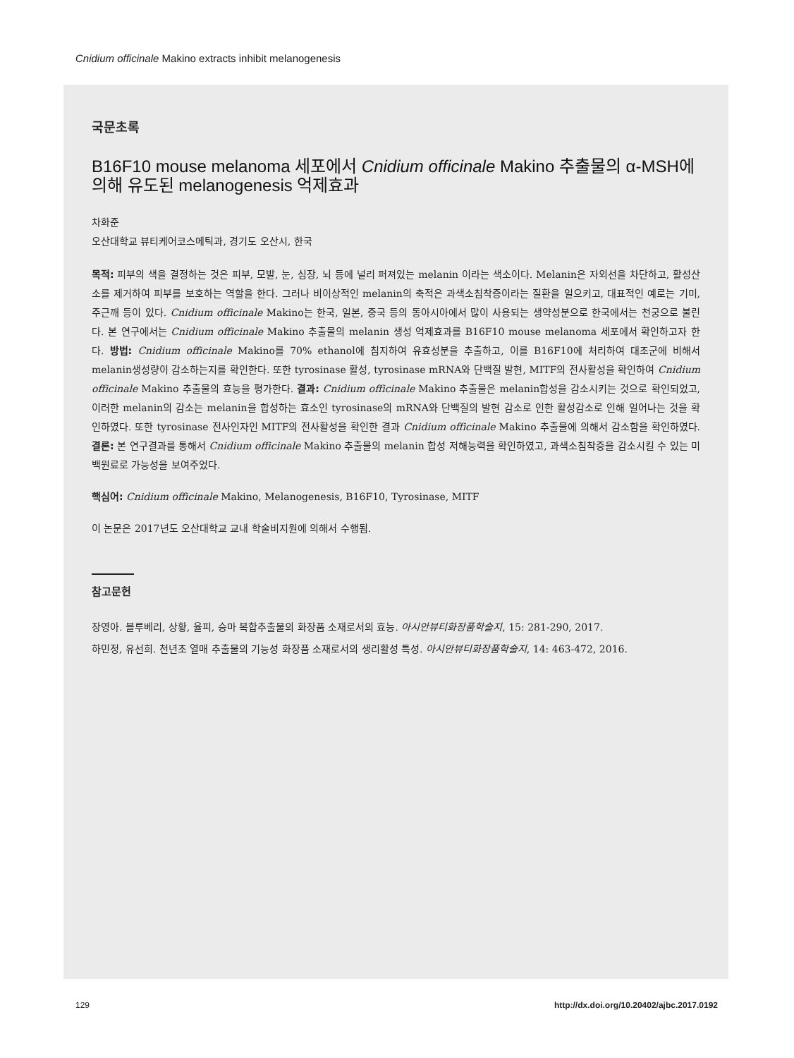Cnidium officinale Makino extracts inhibit melanogenesis
국문초록
B16F10 mouse melanoma 세포에서 Cnidium officinale Makino 추출물의 α-MSH에 의해 유도된 melanogenesis 억제효과
차화준
오산대학교 뷰티케어코스메틱과, 경기도 오산시, 한국
목적: 피부의 색을 결정하는 것은 피부, 모발, 눈, 심장, 뇌 등에 널리 퍼져있는 melanin 이라는 색소이다. Melanin은 자외선을 차단하고, 활성산소를 제거하여 피부를 보호하는 역할을 한다. 그러나 비이상적인 melanin의 축적은 과색소침착증이라는 질환을 일으키고, 대표적인 예로는 기미, 주근깨 등이 있다. Cnidium officinale Makino는 한국, 일본, 중국 등의 동아시아에서 많이 사용되는 생약성분으로 한국에서는 천궁으로 불린다. 본 연구에서는 Cnidium officinale Makino 추출물의 melanin 생성 억제효과를 B16F10 mouse melanoma 세포에서 확인하고자 한다. 방법: Cnidium officinale Makino를 70% ethanol에 침지하여 유효성분을 추출하고, 이를 B16F10에 처리하여 대조군에 비해서 melanin생성량이 감소하는지를 확인한다. 또한 tyrosinase 활성, tyrosinase mRNA와 단백질 발현, MITF의 전사활성을 확인하여 Cnidium officinale Makino 추출물의 효능을 평가한다. 결과: Cnidium officinale Makino 추출물은 melanin합성을 감소시키는 것으로 확인되었고, 이러한 melanin의 감소는 melanin을 합성하는 효소인 tyrosinase의 mRNA와 단백질의 발현 감소로 인한 활성감소로 인해 일어나는 것을 확인하였다. 또한 tyrosinase 전사인자인 MITF의 전사활성을 확인한 결과 Cnidium officinale Makino 추출물에 의해서 감소함을 확인하였다. 결론: 본 연구결과를 통해서 Cnidium officinale Makino 추출물의 melanin 합성 저해능력을 확인하였고, 과색소침착증을 감소시킬 수 있는 미백원료로 가능성을 보여주었다.
핵심어: Cnidium officinale Makino, Melanogenesis, B16F10, Tyrosinase, MITF
이 논문은 2017년도 오산대학교 교내 학술비지원에 의해서 수행됨.
참고문헌
장영아. 블루베리, 상황, 율피, 승마 복합추출물의 화장품 소재로서의 효능. 아시안뷰티화장품학술지, 15: 281-290, 2017.
하민정, 유선희. 천년초 열매 추출물의 기능성 화장품 소재로서의 생리활성 특성. 아시안뷰티화장품학술지, 14: 463-472, 2016.
129
http://dx.doi.org/10.20402/ajbc.2017.0192